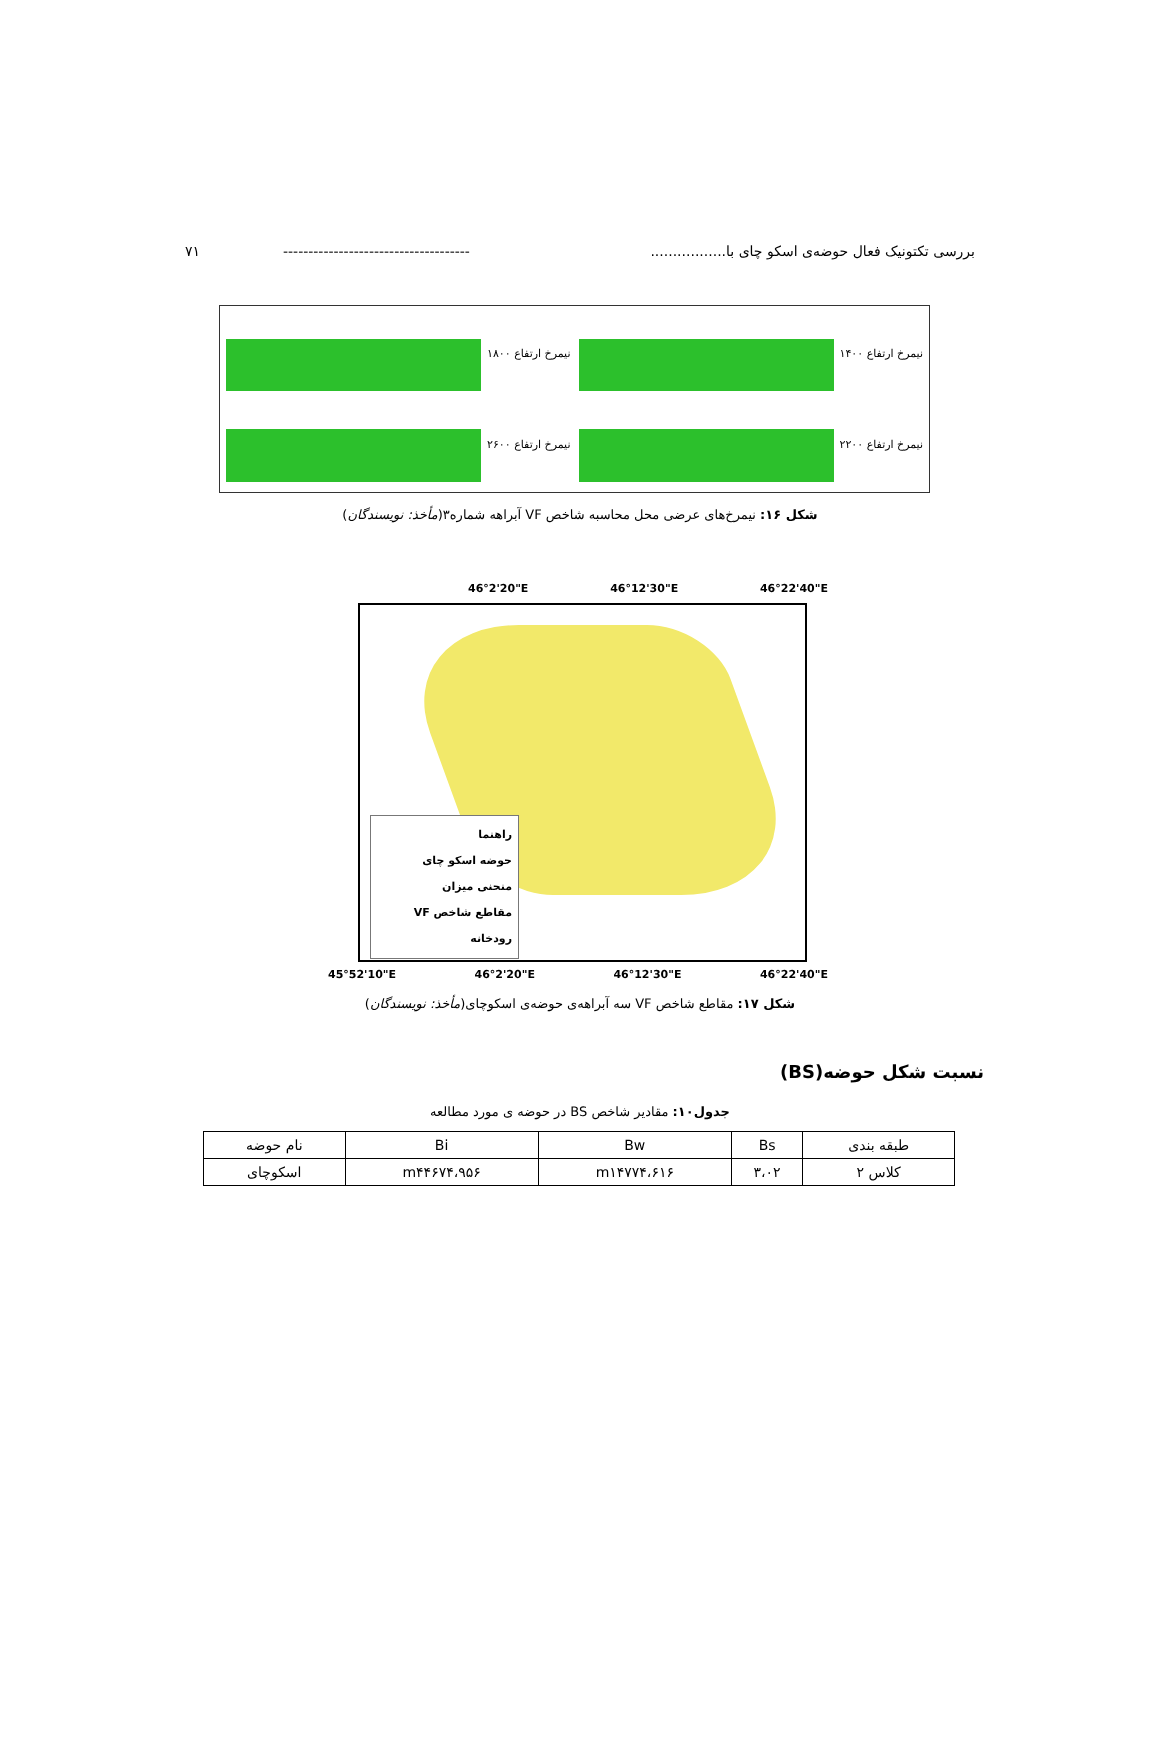بررسی تکتونیک فعال حوضه‌ی اسکو چای با................. ------------------------------------- ۷۱
نیمرخ ارتفاع ۱۸۰۰
نیمرخ ارتفاع ۱۴۰۰
نیمرخ ارتفاع ۲۶۰۰
نیمرخ ارتفاع ۲۲۰۰
شکل ۱۶: نیمرخ‌های عرضی محل محاسبه شاخص VF آبراهه شماره۳(مأخذ: نویسندگان)
46°2'20"E 46°12'30"E 46°22'40"E
راهنما
حوضه اسکو چای
منحنی میزان
مقاطع شاخص VF
رودخانه
45°52'10"E 46°2'20"E 46°12'30"E 46°22'40"E
شکل ۱۷: مقاطع شاخص VF سه آبراهه‌ی حوضه‌ی اسکوچای(مأخذ: نویسندگان)
نسبت شکل حوضه(BS)
جدول۱۰: مقادیر شاخص BS در حوضه ی مورد مطالعه
| طبقه بندی | Bs | Bw | Bi | نام حوضه |
| --- | --- | --- | --- | --- |
| کلاس ۲ | ۳،۰۲ | m۱۴۷۷۴،۶۱۶ | m۴۴۶۷۴،۹۵۶ | اسکوچای |